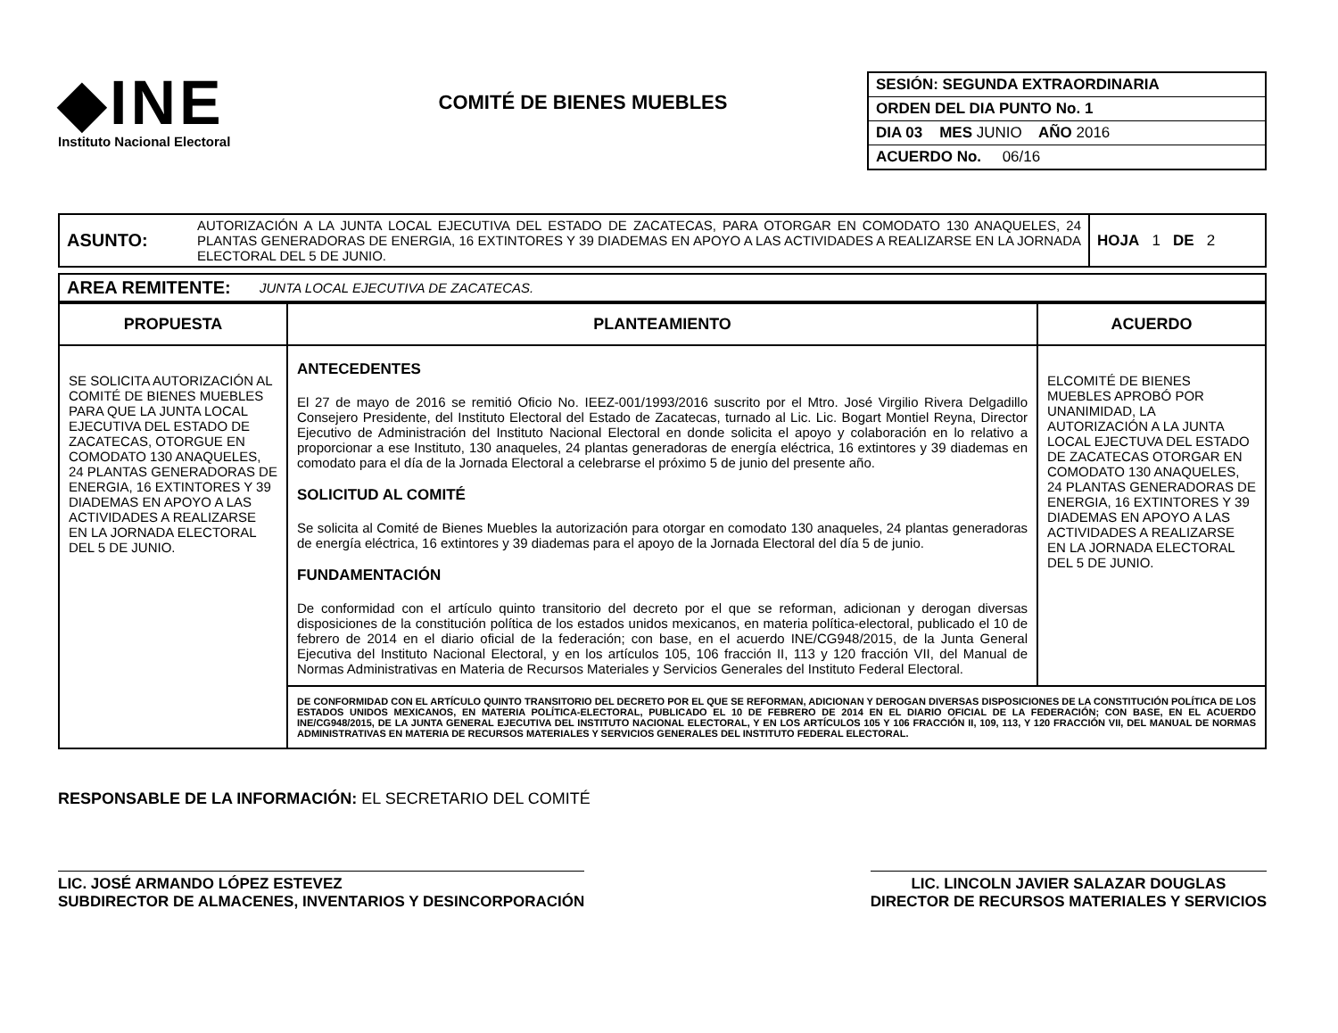◆INE
Instituto Nacional Electoral
COMITÉ DE BIENES MUEBLES
| SESIÓN: SEGUNDA EXTRAORDINARIA |
| ORDEN DEL DIA PUNTO No. 1 |
| DIA 03 MES JUNIO AÑO 2016 |
| ACUERDO No. 06/16 |
| ASUNTO: | AUTORIZACIÓN A LA JUNTA LOCAL EJECUTIVA DEL ESTADO DE ZACATECAS, PARA OTORGAR EN COMODATO 130 ANAQUELES, 24 PLANTAS GENERADORAS DE ENERGIA, 16 EXTINTORES Y 39 DIADEMAS EN APOYO A LAS ACTIVIDADES A REALIZARSE EN LA JORNADA ELECTORAL DEL 5 DE JUNIO. | HOJA 1 DE 2 |
| AREA REMITENTE: | JUNTA LOCAL EJECUTIVA DE ZACATECAS. |
| PROPUESTA | PLANTEAMIENTO | ACUERDO |
| --- | --- | --- |
| SE SOLICITA AUTORIZACIÓN AL COMITÉ DE BIENES MUEBLES PARA QUE LA JUNTA LOCAL EJECUTIVA DEL ESTADO DE ZACATECAS, OTORGUE EN COMODATO 130 ANAQUELES, 24 PLANTAS GENERADORAS DE ENERGIA, 16 EXTINTORES Y 39 DIADEMAS EN APOYO A LAS ACTIVIDADES A REALIZARSE EN LA JORNADA ELECTORAL DEL 5 DE JUNIO. | ANTECEDENTES El 27 de mayo de 2016 se remitió Oficio No. IEEZ-001/1993/2016 suscrito por el Mtro. José Virgilio Rivera Delgadillo Consejero Presidente, del Instituto Electoral del Estado de Zacatecas, turnado al Lic. Lic. Bogart Montiel Reyna, Director Ejecutivo de Administración del Instituto Nacional Electoral en donde solicita el apoyo y colaboración en lo relativo a proporcionar a ese Instituto, 130 anaqueles, 24 plantas generadoras de energía eléctrica, 16 extintores y 39 diademas en comodato para el día de la Jornada Electoral a celebrarse el próximo 5 de junio del presente año. SOLICITUD AL COMITÉ Se solicita al Comité de Bienes Muebles la autorización para otorgar en comodato 130 anaqueles, 24 plantas generadoras de energía eléctrica, 16 extintores y 39 diademas para el apoyo de la Jornada Electoral del día 5 de junio. FUNDAMENTACIÓN De conformidad con el artículo quinto transitorio del decreto por el que se reforman, adicionan y derogan diversas disposiciones de la constitución política de los estados unidos mexicanos, en materia política-electoral, publicado el 10 de febrero de 2014 en el diario oficial de la federación; con base, en el acuerdo INE/CG948/2015, de la Junta General Ejecutiva del Instituto Nacional Electoral, y en los artículos 105, 106 fracción II, 113 y 120 fracción VII, del Manual de Normas Administrativas en Materia de Recursos Materiales y Servicios Generales del Instituto Federal Electoral. | ELCOMITÉ DE BIENES MUEBLES APROBÓ POR UNANIMIDAD, LA AUTORIZACIÓN A LA JUNTA LOCAL EJECTUVA DEL ESTADO DE ZACATECAS OTORGAR EN COMODATO 130 ANAQUELES, 24 PLANTAS GENERADORAS DE ENERGIA, 16 EXTINTORES Y 39 DIADEMAS EN APOYO A LAS ACTIVIDADES A REALIZARSE EN LA JORNADA ELECTORAL DEL 5 DE JUNIO. |
| | DE CONFORMIDAD CON EL ARTÍCULO QUINTO TRANSITORIO DEL DECRETO POR EL QUE SE REFORMAN, ADICIONAN Y DEROGAN DIVERSAS DISPOSICIONES DE LA CONSTITUCIÓN POLÍTICA DE LOS ESTADOS UNIDOS MEXICANOS, EN MATERIA POLÍTICA-ELECTORAL, PUBLICADO EL 10 DE FEBRERO DE 2014 EN EL DIARIO OFICIAL DE LA FEDERACIÓN; CON BASE, EN EL ACUERDO INE/CG948/2015, DE LA JUNTA GENERAL EJECUTIVA DEL INSTITUTO NACIONAL ELECTORAL, Y EN LOS ARTÍCULOS 105 Y 106 FRACCIÓN II, 109, 113, Y 120 FRACCIÓN VII, DEL MANUAL DE NORMAS ADMINISTRATIVAS EN MATERIA DE RECURSOS MATERIALES Y SERVICIOS GENERALES DEL INSTITUTO FEDERAL ELECTORAL. | |
RESPONSABLE DE LA INFORMACIÓN: EL SECRETARIO DEL COMITÉ
LIC. JOSÉ ARMANDO LÓPEZ ESTEVEZ
SUBDIRECTOR DE ALMACENES, INVENTARIOS Y DESINCORPORACIÓN
LIC. LINCOLN JAVIER SALAZAR DOUGLAS
DIRECTOR DE RECURSOS MATERIALES Y SERVICIOS